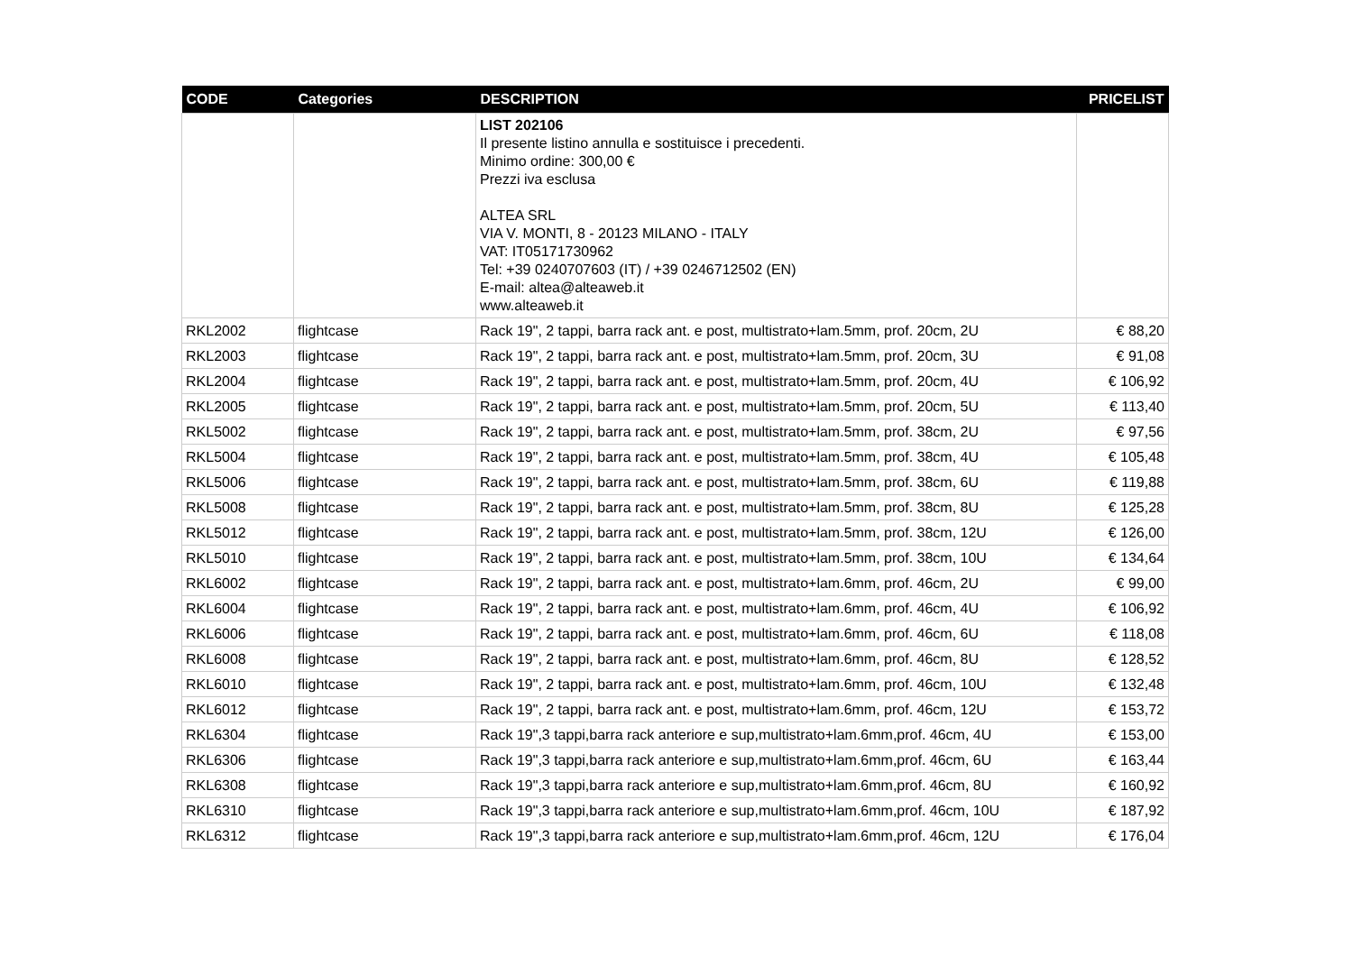| CODE | Categories | DESCRIPTION | PRICELIST |
| --- | --- | --- | --- |
| | | LIST 202106 Il presente listino annulla e sostituisce i precedenti. Minimo ordine: 300,00 € Prezzi iva esclusa ALTEA SRL VIA V. MONTI, 8 - 20123 MILANO - ITALY VAT: IT05171730962 Tel: +39 0240707603 (IT) / +39 0246712502 (EN) E-mail: altea@alteaweb.it www.alteaweb.it | |
| RKL2002 | flightcase | Rack 19", 2 tappi, barra rack ant. e post, multistrato+lam.5mm, prof. 20cm, 2U | € 88,20 |
| RKL2003 | flightcase | Rack 19", 2 tappi, barra rack ant. e post, multistrato+lam.5mm, prof. 20cm, 3U | € 91,08 |
| RKL2004 | flightcase | Rack 19", 2 tappi, barra rack ant. e post, multistrato+lam.5mm, prof. 20cm, 4U | € 106,92 |
| RKL2005 | flightcase | Rack 19", 2 tappi, barra rack ant. e post, multistrato+lam.5mm, prof. 20cm, 5U | € 113,40 |
| RKL5002 | flightcase | Rack 19", 2 tappi, barra rack ant. e post, multistrato+lam.5mm, prof. 38cm, 2U | € 97,56 |
| RKL5004 | flightcase | Rack 19", 2 tappi, barra rack ant. e post, multistrato+lam.5mm, prof. 38cm, 4U | € 105,48 |
| RKL5006 | flightcase | Rack 19", 2 tappi, barra rack ant. e post, multistrato+lam.5mm, prof. 38cm, 6U | € 119,88 |
| RKL5008 | flightcase | Rack 19", 2 tappi, barra rack ant. e post, multistrato+lam.5mm, prof. 38cm, 8U | € 125,28 |
| RKL5012 | flightcase | Rack 19", 2 tappi, barra rack ant. e post, multistrato+lam.5mm, prof. 38cm, 12U | € 126,00 |
| RKL5010 | flightcase | Rack 19", 2 tappi, barra rack ant. e post, multistrato+lam.5mm, prof. 38cm, 10U | € 134,64 |
| RKL6002 | flightcase | Rack 19", 2 tappi, barra rack ant. e post, multistrato+lam.6mm, prof. 46cm, 2U | € 99,00 |
| RKL6004 | flightcase | Rack 19", 2 tappi, barra rack ant. e post, multistrato+lam.6mm, prof. 46cm, 4U | € 106,92 |
| RKL6006 | flightcase | Rack 19", 2 tappi, barra rack ant. e post, multistrato+lam.6mm, prof. 46cm, 6U | € 118,08 |
| RKL6008 | flightcase | Rack 19", 2 tappi, barra rack ant. e post, multistrato+lam.6mm, prof. 46cm, 8U | € 128,52 |
| RKL6010 | flightcase | Rack 19", 2 tappi, barra rack ant. e post, multistrato+lam.6mm, prof. 46cm, 10U | € 132,48 |
| RKL6012 | flightcase | Rack 19", 2 tappi, barra rack ant. e post, multistrato+lam.6mm, prof. 46cm, 12U | € 153,72 |
| RKL6304 | flightcase | Rack 19",3 tappi,barra rack anteriore e sup,multistrato+lam.6mm,prof. 46cm, 4U | € 153,00 |
| RKL6306 | flightcase | Rack 19",3 tappi,barra rack anteriore e sup,multistrato+lam.6mm,prof. 46cm, 6U | € 163,44 |
| RKL6308 | flightcase | Rack 19",3 tappi,barra rack anteriore e sup,multistrato+lam.6mm,prof. 46cm, 8U | € 160,92 |
| RKL6310 | flightcase | Rack 19",3 tappi,barra rack anteriore e sup,multistrato+lam.6mm,prof. 46cm, 10U | € 187,92 |
| RKL6312 | flightcase | Rack 19",3 tappi,barra rack anteriore e sup,multistrato+lam.6mm,prof. 46cm, 12U | € 176,04 |